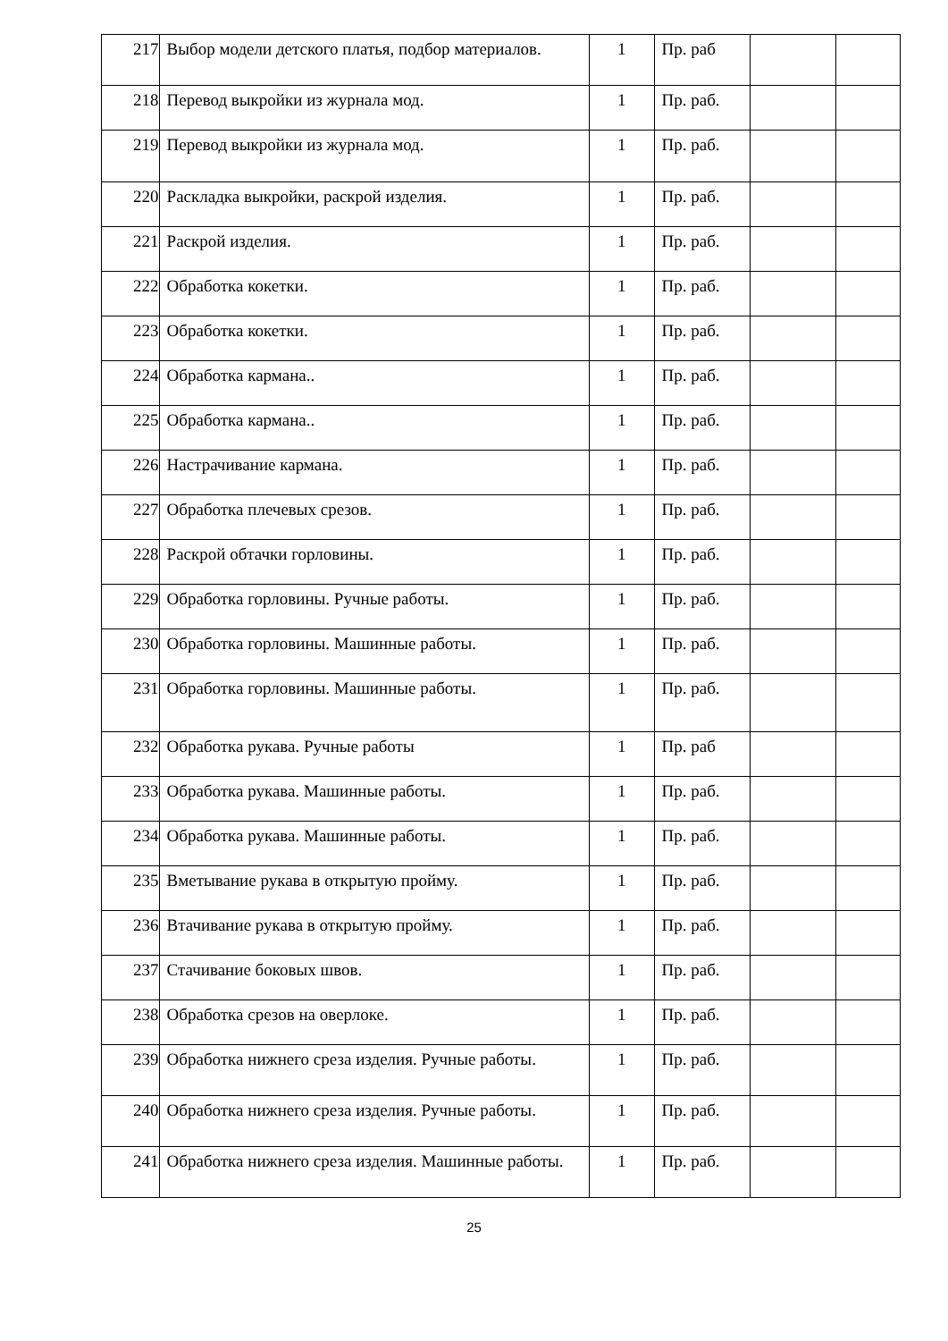| 217 | Выбор модели детского платья, подбор материалов. | 1 | Пр. раб | | |
| 218 | Перевод выкройки из журнала мод. | 1 | Пр. раб. | | |
| 219 | Перевод выкройки из журнала мод. | 1 | Пр. раб. | | |
| 220 | Раскладка выкройки, раскрой изделия. | 1 | Пр. раб. | | |
| 221 | Раскрой изделия. | 1 | Пр. раб. | | |
| 222 | Обработка кокетки. | 1 | Пр. раб. | | |
| 223 | Обработка кокетки. | 1 | Пр. раб. | | |
| 224 | Обработка кармана.. | 1 | Пр. раб. | | |
| 225 | Обработка кармана.. | 1 | Пр. раб. | | |
| 226 | Настрачивание кармана. | 1 | Пр. раб. | | |
| 227 | Обработка плечевых срезов. | 1 | Пр. раб. | | |
| 228 | Раскрой обтачки горловины. | 1 | Пр. раб. | | |
| 229 | Обработка горловины. Ручные работы. | 1 | Пр. раб. | | |
| 230 | Обработка горловины. Машинные работы. | 1 | Пр. раб. | | |
| 231 | Обработка горловины. Машинные работы. | 1 | Пр. раб. | | |
| 232 | Обработка рукава. Ручные работы | 1 | Пр. раб | | |
| 233 | Обработка рукава. Машинные работы. | 1 | Пр. раб. | | |
| 234 | Обработка рукава. Машинные работы. | 1 | Пр. раб. | | |
| 235 | Вметывание рукава в открытую пройму. | 1 | Пр. раб. | | |
| 236 | Втачивание рукава в открытую пройму. | 1 | Пр. раб. | | |
| 237 | Стачивание боковых швов. | 1 | Пр. раб. | | |
| 238 | Обработка срезов на оверлоке. | 1 | Пр. раб. | | |
| 239 | Обработка нижнего среза изделия. Ручные работы. | 1 | Пр. раб. | | |
| 240 | Обработка нижнего среза изделия. Ручные работы. | 1 | Пр. раб. | | |
| 241 | Обработка нижнего среза изделия. Машинные работы. | 1 | Пр. раб. | | |
25